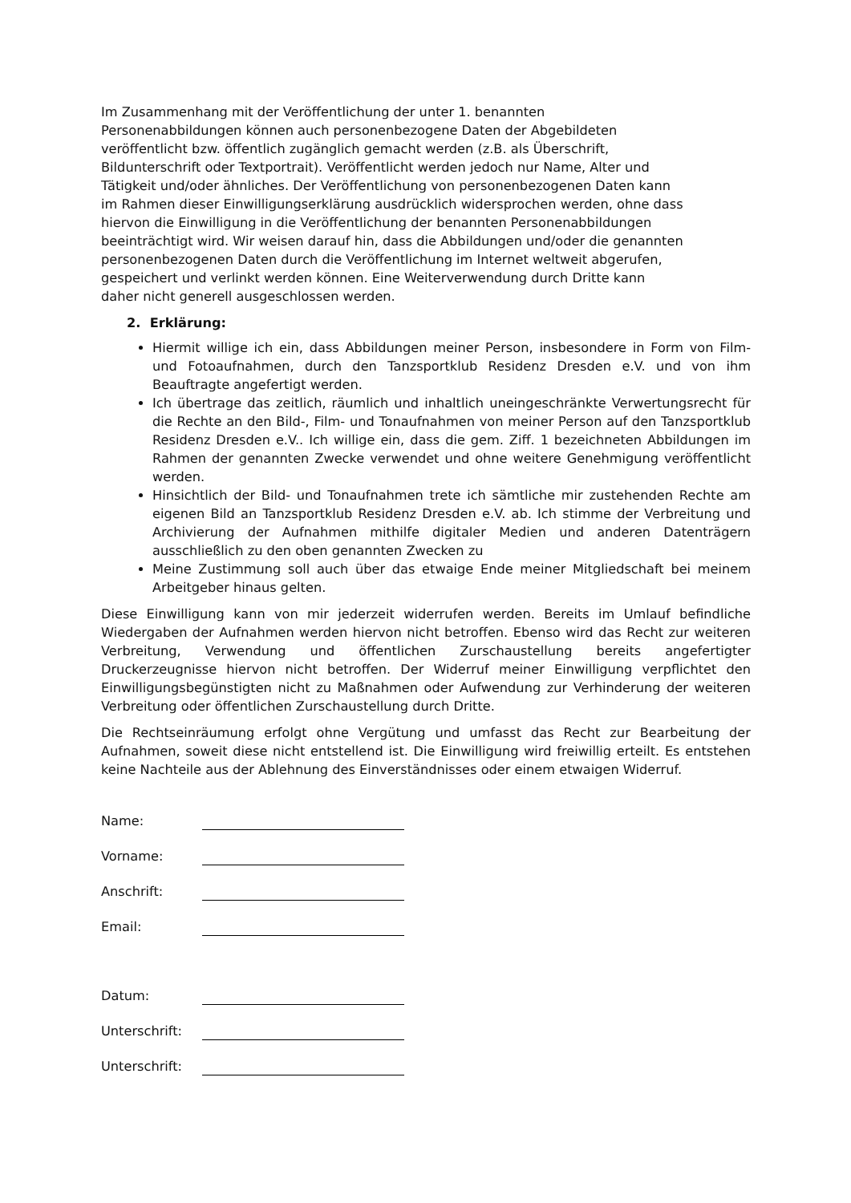Im Zusammenhang mit der Veröffentlichung der unter 1. benannten
Personenabbildungen können auch personenbezogene Daten der Abgebildeten
veröffentlicht bzw. öffentlich zugänglich gemacht werden (z.B. als Überschrift,
Bildunterschrift oder Textportrait). Veröffentlicht werden jedoch nur Name, Alter und
Tätigkeit und/oder ähnliches. Der Veröffentlichung von personenbezogenen Daten kann
im Rahmen dieser Einwilligungserklärung ausdrücklich widersprochen werden, ohne dass
hiervon die Einwilligung in die Veröffentlichung der benannten Personenabbildungen
beeinträchtigt wird. Wir weisen darauf hin, dass die Abbildungen und/oder die genannten
personenbezogenen Daten durch die Veröffentlichung im Internet weltweit abgerufen,
gespeichert und verlinkt werden können. Eine Weiterverwendung durch Dritte kann
daher nicht generell ausgeschlossen werden.
2. Erklärung:
Hiermit willige ich ein, dass Abbildungen meiner Person, insbesondere in Form von Film- und Fotoaufnahmen, durch den Tanzsportklub Residenz Dresden e.V. und von ihm Beauftragte angefertigt werden.
Ich übertrage das zeitlich, räumlich und inhaltlich uneingeschränkte Verwertungsrecht für die Rechte an den Bild-, Film- und Tonaufnahmen von meiner Person auf den Tanzsportklub Residenz Dresden e.V.. Ich willige ein, dass die gem. Ziff. 1 bezeichneten Abbildungen im Rahmen der genannten Zwecke verwendet und ohne weitere Genehmigung veröffentlicht werden.
Hinsichtlich der Bild- und Tonaufnahmen trete ich sämtliche mir zustehenden Rechte am eigenen Bild an Tanzsportklub Residenz Dresden e.V. ab. Ich stimme der Verbreitung und Archivierung der Aufnahmen mithilfe digitaler Medien und anderen Datenträgern ausschließlich zu den oben genannten Zwecken zu
Meine Zustimmung soll auch über das etwaige Ende meiner Mitgliedschaft bei meinem Arbeitgeber hinaus gelten.
Diese Einwilligung kann von mir jederzeit widerrufen werden. Bereits im Umlauf befindliche Wiedergaben der Aufnahmen werden hiervon nicht betroffen. Ebenso wird das Recht zur weiteren Verbreitung, Verwendung und öffentlichen Zurschaustellung bereits angefertigter Druckerzeugnisse hiervon nicht betroffen. Der Widerruf meiner Einwilligung verpflichtet den Einwilligungsbegünstigten nicht zu Maßnahmen oder Aufwendung zur Verhinderung der weiteren Verbreitung oder öffentlichen Zurschaustellung durch Dritte.
Die Rechtseinräumung erfolgt ohne Vergütung und umfasst das Recht zur Bearbeitung der Aufnahmen, soweit diese nicht entstellend ist. Die Einwilligung wird freiwillig erteilt. Es entstehen keine Nachteile aus der Ablehnung des Einverständnisses oder einem etwaigen Widerruf.
Name:
Vorname:
Anschrift:
Email:
Datum:
Unterschrift:
Unterschrift: